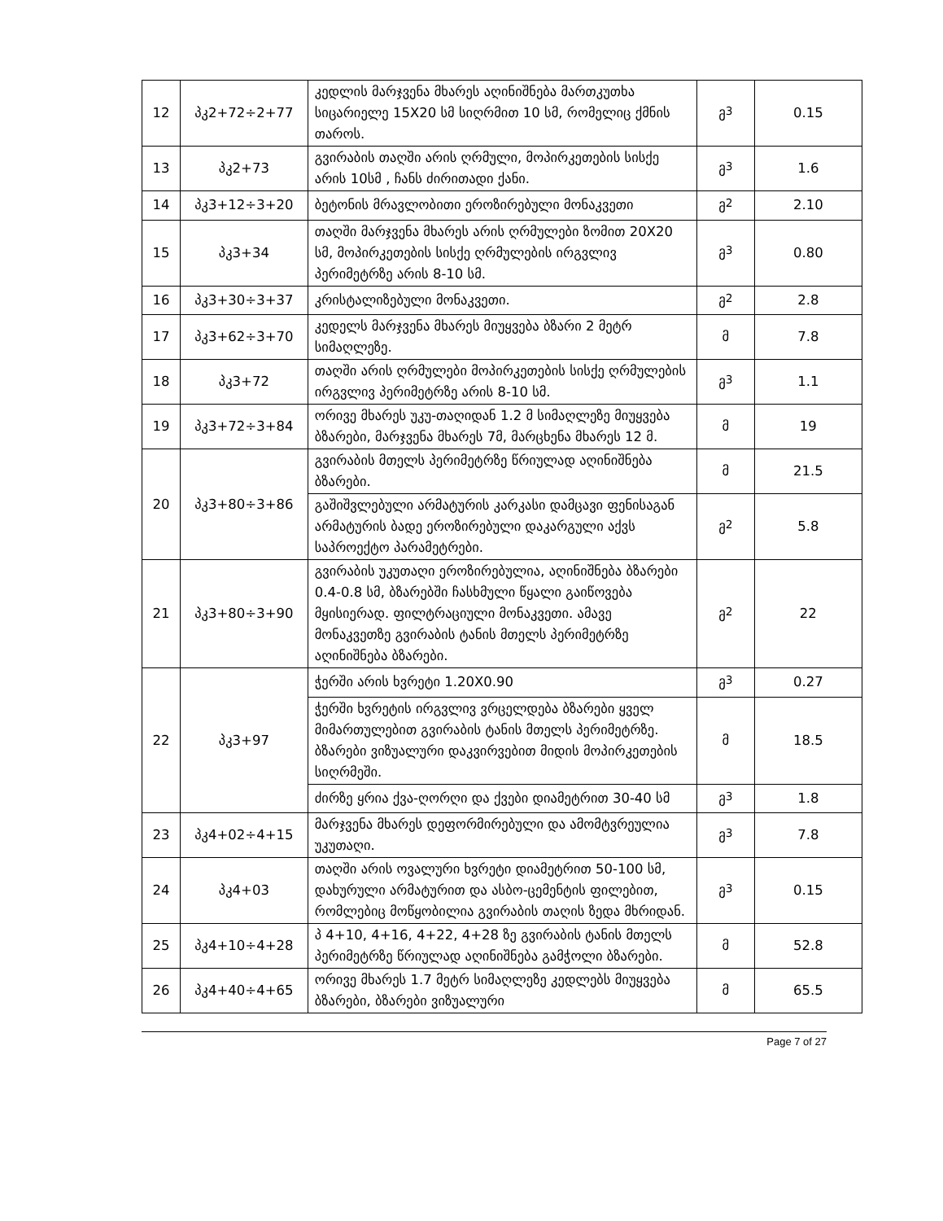| 12 | პკ2+72÷2+77 | კედლის მარჯვენა მხარეს აღინიშნება მართკუთხა სიცარიელე 15X20 სმ სიღრმით 10 სმ, რომელიც ქმნის თაროს. | მ<sup>3</sup> | 0.15 |
| 13 | პკ2+73 | გვირაბის თაღში არის ღრმული, მოპირკეთების სისქე არის 10სმ , ჩანს ძირითადი ქანი. | მ<sup>3</sup> | 1.6 |
| 14 | პკ3+12÷3+20 | ბეტონის მრავლობითი ეროზირებული მონაკვეთი | მ<sup>2</sup> | 2.10 |
| 15 | პკ3+34 | თაღში მარჯვენა მხარეს არის ღრმულები ზომით 20X20 სმ, მოპირკეთების სისქე ღრმულების ირგვლივ პერიმეტრზე არის 8-10 სმ. | მ<sup>3</sup> | 0.80 |
| 16 | პკ3+30÷3+37 | კრისტალიზებული მონაკვეთი. | მ<sup>2</sup> | 2.8 |
| 17 | პკ3+62÷3+70 | კედელს მარჯვენა მხარეს მიუყვება ბზარი 2 მეტრ სიმაღლეზე. | მ | 7.8 |
| 18 | პკ3+72 | თაღში არის ღრმულები მოპირკეთების სისქე ღრმულების ირგვლივ პერიმეტრზე არის 8-10 სმ. | მ<sup>3</sup> | 1.1 |
| 19 | პკ3+72÷3+84 | ორივე მხარეს უკუ-თაღიდან 1.2 მ სიმაღლეზე მიუყვება ბზარები, მარჯვენა მხარეს 7მ, მარცხენა მხარეს 12 მ. | მ | 19 |
| 20 | პკ3+80÷3+86 | გვირაბის მთელს პერიმეტრზე წრიულად აღინიშნება ბზარები. | მ | 21.5 |
| | | გაშიშვლებული არმატურის კარკასი დამცავი ფენისაგან არმატურის ბადე ეროზირებული დაკარგული აქვს საპროექტო პარამეტრები. | მ<sup>2</sup> | 5.8 |
| 21 | პკ3+80÷3+90 | გვირაბის უკუთაღი ეროზირებულია, აღინიშნება ბზარები 0.4-0.8 სმ, ბზარებში ჩასხმული წყალი გაიწოვება მყისიერად. ფილტრაციული მონაკვეთი. ამავე მონაკვეთზე გვირაბის ტანის მთელს პერიმეტრზე აღინიშნება ბზარები. | მ<sup>2</sup> | 22 |
| 22 | პკ3+97 | ჭერში არის ხვრეტი 1.20X0.90 | მ<sup>3</sup> | 0.27 |
| | | ჭერში ხვრეტის ირგვლივ ვრცელდება ბზარები ყველ მიმართულებით გვირაბის ტანის მთელს პერიმეტრზე. ბზარები ვიზუალური დაკვირვებით მიდის მოპირკეთების სიღრმეში. | მ | 18.5 |
| | | ძირზე ყრია ქვა-ღორღი და ქვები დიამეტრით 30-40 სმ | მ<sup>3</sup> | 1.8 |
| 23 | პკ4+02÷4+15 | მარჯვენა მხარეს დეფორმირებული და ამომტვრეულია უკუთაღი. | მ<sup>3</sup> | 7.8 |
| 24 | პკ4+03 | თაღში არის ოვალური ხვრეტი დიამეტრით 50-100 სმ, დახურული არმატურით და ასბო-ცემენტის ფილებით, რომლებიც მოწყობილია გვირაბის თაღის ზედა მხრიდან. | მ<sup>3</sup> | 0.15 |
| 25 | პკ4+10÷4+28 | პ 4+10, 4+16, 4+22, 4+28 ზე გვირაბის ტანის მთელს პერიმეტრზე წრიულად აღინიშნება გამჭოლი ბზარები. | მ | 52.8 |
| 26 | პკ4+40÷4+65 | ორივე მხარეს 1.7 მეტრ სიმაღლეზე კედლებს მიუყვება ბზარები, ბზარები ვიზუალური | მ | 65.5 |
Page 7 of 27